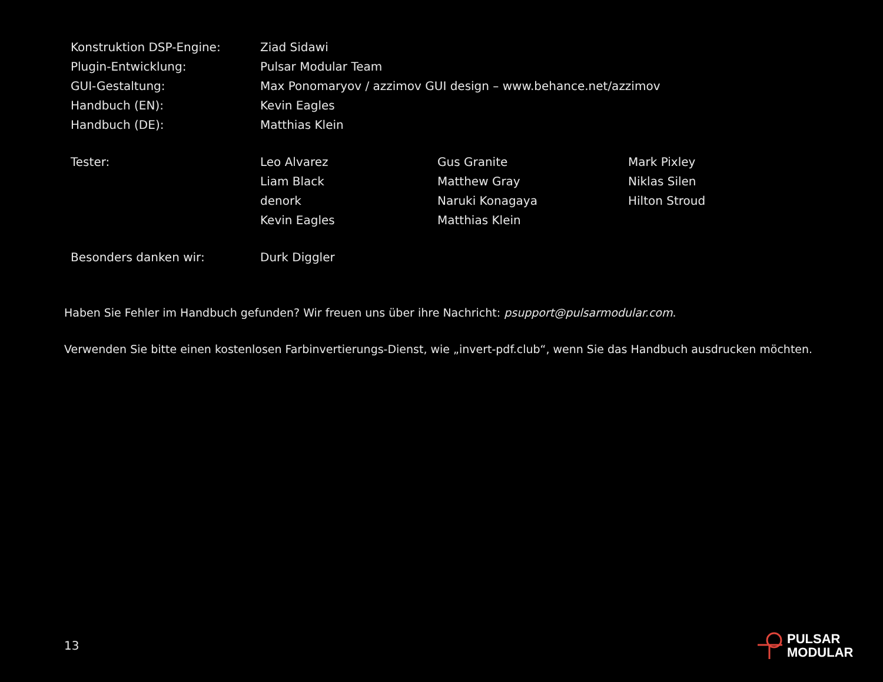| Konstruktion DSP-Engine: | Ziad Sidawi | | |
| Plugin-Entwicklung: | Pulsar Modular Team | | |
| GUI-Gestaltung: | Max Ponomaryov / azzimov GUI design – www.behance.net/azzimov | | |
| Handbuch (EN): | Kevin Eagles | | |
| Handbuch (DE): | Matthias Klein | | |
| Tester: | Leo Alvarez | Gus Granite | Mark Pixley |
| | Liam Black | Matthew Gray | Niklas Silen |
| | denork | Naruki Konagaya | Hilton Stroud |
| | Kevin Eagles | Matthias Klein | |
| Besonders danken wir: | Durk Diggler | | |
Haben Sie Fehler im Handbuch gefunden? Wir freuen uns über ihre Nachricht: psupport@pulsarmodular.com.
Verwenden Sie bitte einen kostenlosen Farbinvertierungs-Dienst, wie „invert-pdf.club“, wenn Sie das Handbuch ausdrucken möchten.
13
PULSAR
MODULAR